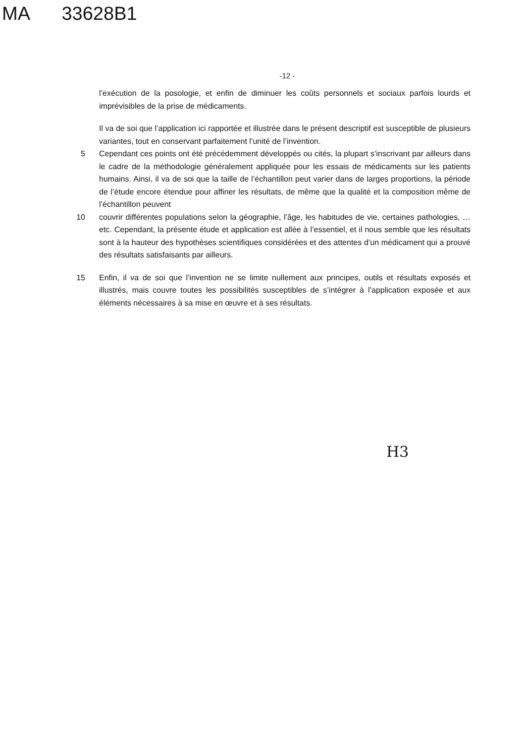MA 33628B1
-12 -
l’exécution de la posologie, et enfin de diminuer les coûts personnels et sociaux parfois lourds et imprévisibles de la prise de médicaments.
Il va de soi que l’application ici rapportée et illustrée dans le présent descriptif est susceptible de plusieurs variantes, tout en conservant parfaitement l’unité de l’invention.
5 Cependant ces points ont été précédemment développés ou cités, la plupart s’inscrivant par ailleurs dans le cadre de la méthodologie généralement appliquée pour les essais de médicaments sur les patients humains. Ainsi, il va de soi que la taille de l’échantillon peut varier dans de larges proportions, la période de l’étude encore étendue pour affiner les résultats, de même que la qualité et la composition même de l’échantillon peuvent
10 couvrir différentes populations selon la géographie, l’âge, les habitudes de vie, certaines pathologies, …etc. Cependant, la présente étude et application est allée à l’essentiel, et il nous semble que les résultats sont à la hauteur des hypothèses scientifiques considérées et des attentes d’un médicament qui a prouvé des résultats satisfaisants par ailleurs.
15 Enfin, il va de soi que l’invention ne se limite nullement aux principes, outils et résultats exposés et illustrés, mais couvre toutes les possibilités susceptibles de s’intégrer à l’application exposée et aux éléments nécessaires à sa mise en œuvre et à ses résultats.
H3